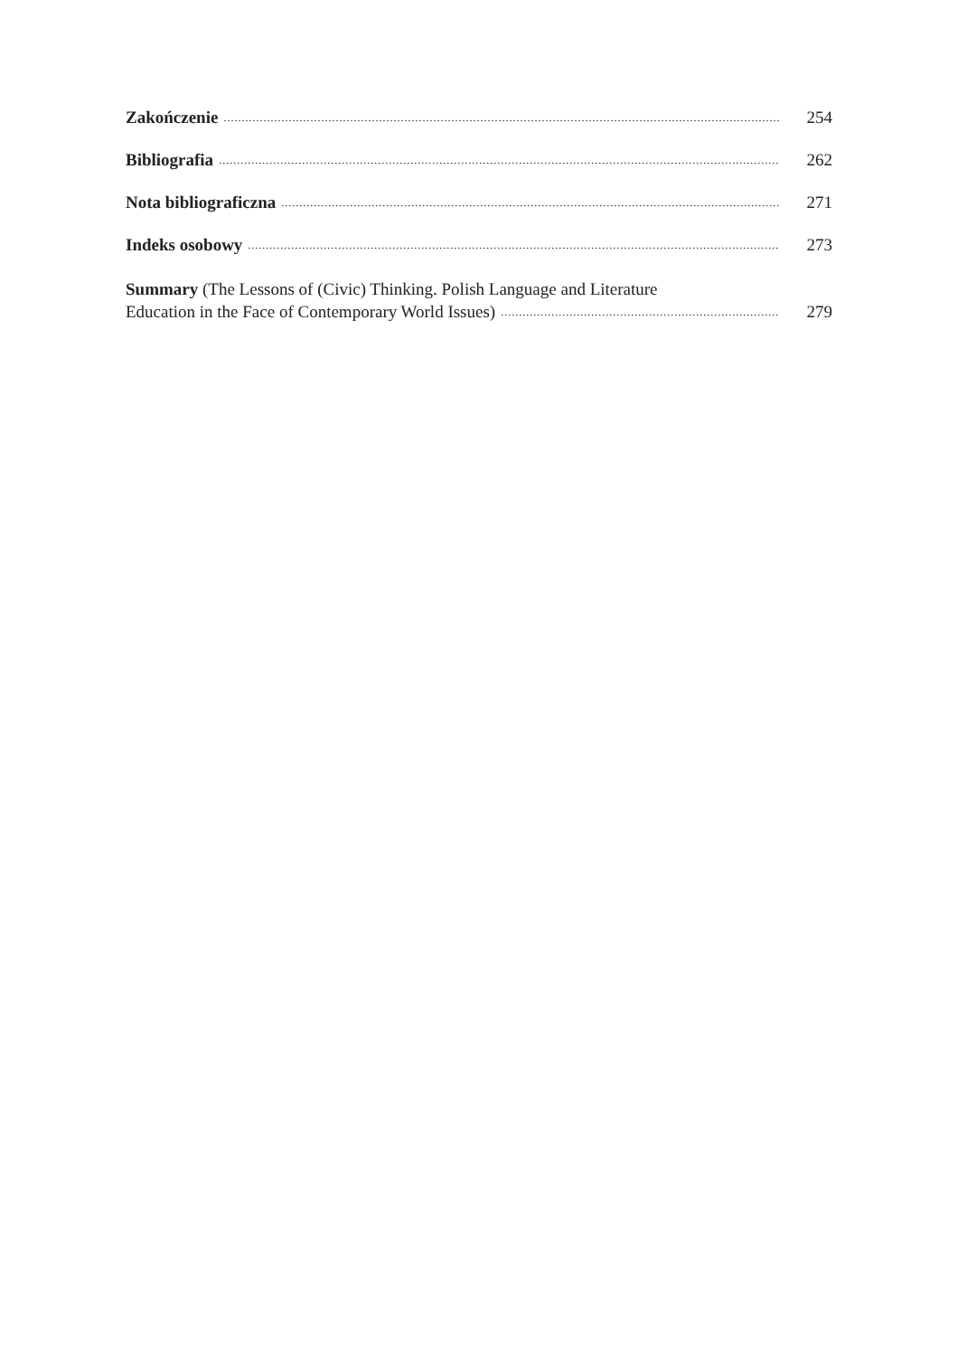Zakończenie 254
Bibliografia 262
Nota bibliograficzna 271
Indeks osobowy 273
Summary (The Lessons of (Civic) Thinking. Polish Language and Literature
Education in the Face of Contemporary World Issues) 279